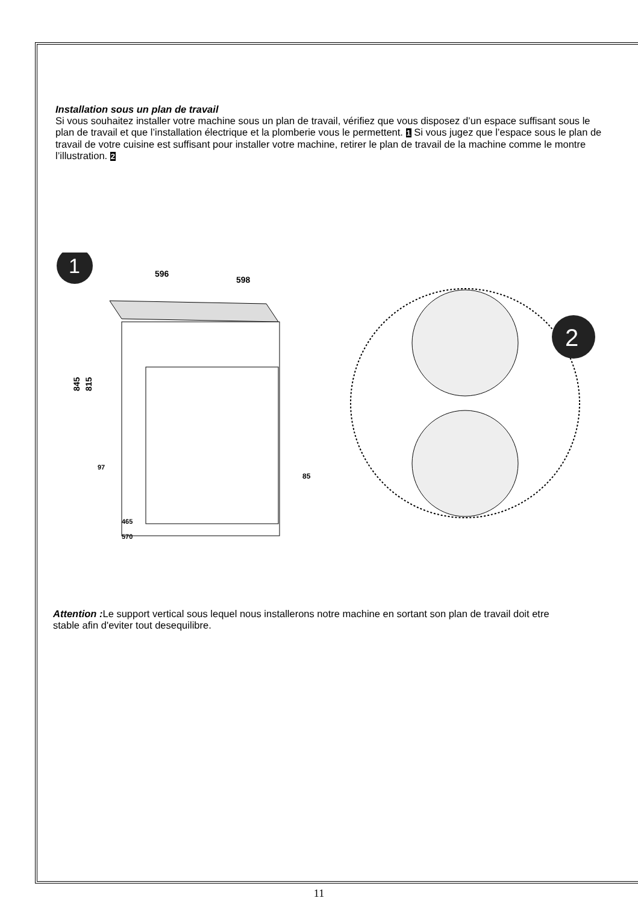Installation sous un plan de travail
Si vous souhaitez installer votre machine sous un plan de travail, vérifiez que vous disposez d’un espace suffisant sous le plan de travail et que l’installation électrique et la plomberie vous le permettent. 1 Si vous jugez que l’espace sous le plan de travail de votre cuisine est suffisant pour installer votre machine, retirer le plan de travail de la machine comme le montre l’illustration. 2
1
596
598
845
815
85
97
465
570
2
Attention : Le support vertical sous lequel nous installerons notre machine en sortant son plan de travail doit etre stable afin d'eviter tout desequilibre.
11